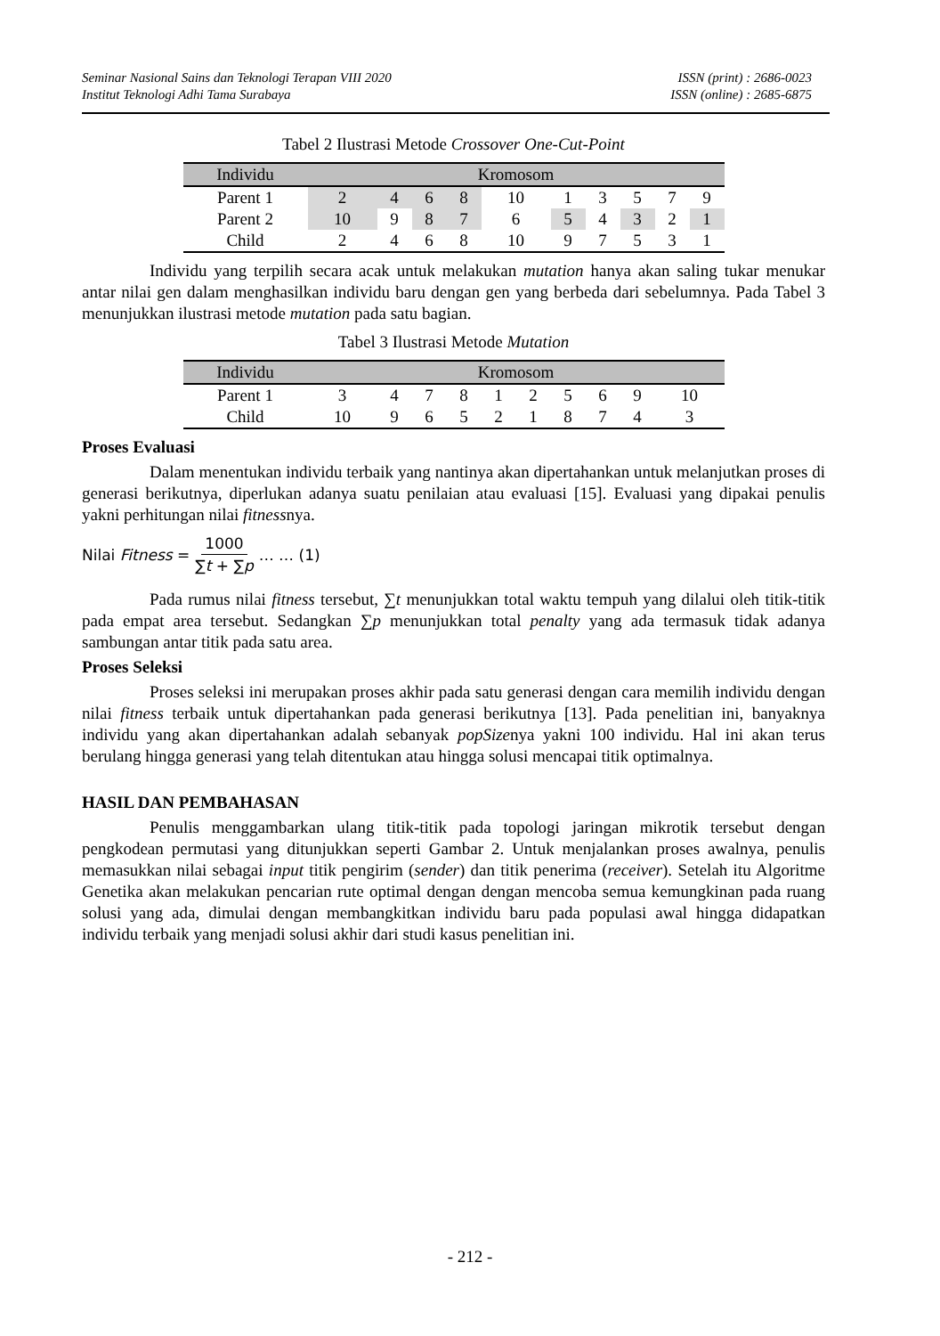Seminar Nasional Sains dan Teknologi Terapan VIII 2020 ISSN (print) : 2686-0023
Institut Teknologi Adhi Tama Surabaya ISSN (online) : 2685-6875
Tabel 2 Ilustrasi Metode Crossover One-Cut-Point
| Individu | Kromosom | | | | | | | | | |
| --- | --- | --- | --- | --- | --- | --- | --- | --- | --- | --- |
| Parent 1 | 2 | 4 | 6 | 8 | 10 | 1 | 3 | 5 | 7 | 9 |
| Parent 2 | 10 | 9 | 8 | 7 | 6 | 5 | 4 | 3 | 2 | 1 |
| Child | 2 | 4 | 6 | 8 | 10 | 9 | 7 | 5 | 3 | 1 |
Individu yang terpilih secara acak untuk melakukan mutation hanya akan saling tukar menukar antar nilai gen dalam menghasilkan individu baru dengan gen yang berbeda dari sebelumnya. Pada Tabel 3 menunjukkan ilustrasi metode mutation pada satu bagian.
Tabel 3 Ilustrasi Metode Mutation
| Individu | Kromosom | | | | | | | | | |
| --- | --- | --- | --- | --- | --- | --- | --- | --- | --- | --- |
| Parent 1 | 3 | 4 | 7 | 8 | 1 | 2 | 5 | 6 | 9 | 10 |
| Child | 10 | 9 | 6 | 5 | 2 | 1 | 8 | 7 | 4 | 3 |
Proses Evaluasi
Dalam menentukan individu terbaik yang nantinya akan dipertahankan untuk melanjutkan proses di generasi berikutnya, diperlukan adanya suatu penilaian atau evaluasi [15]. Evaluasi yang dipakai penulis yakni perhitungan nilai fitnessnya.
Nilai Fitness = 1000 ∑t + ∑p … … (1)
Pada rumus nilai fitness tersebut, ∑t menunjukkan total waktu tempuh yang dilalui oleh titik-titik pada empat area tersebut. Sedangkan ∑p menunjukkan total penalty yang ada termasuk tidak adanya sambungan antar titik pada satu area.
Proses Seleksi
Proses seleksi ini merupakan proses akhir pada satu generasi dengan cara memilih individu dengan nilai fitness terbaik untuk dipertahankan pada generasi berikutnya [13]. Pada penelitian ini, banyaknya individu yang akan dipertahankan adalah sebanyak popSizenya yakni 100 individu. Hal ini akan terus berulang hingga generasi yang telah ditentukan atau hingga solusi mencapai titik optimalnya.
HASIL DAN PEMBAHASAN
Penulis menggambarkan ulang titik-titik pada topologi jaringan mikrotik tersebut dengan pengkodean permutasi yang ditunjukkan seperti Gambar 2. Untuk menjalankan proses awalnya, penulis memasukkan nilai sebagai input titik pengirim (sender) dan titik penerima (receiver). Setelah itu Algoritme Genetika akan melakukan pencarian rute optimal dengan dengan mencoba semua kemungkinan pada ruang solusi yang ada, dimulai dengan membangkitkan individu baru pada populasi awal hingga didapatkan individu terbaik yang menjadi solusi akhir dari studi kasus penelitian ini.
- 212 -